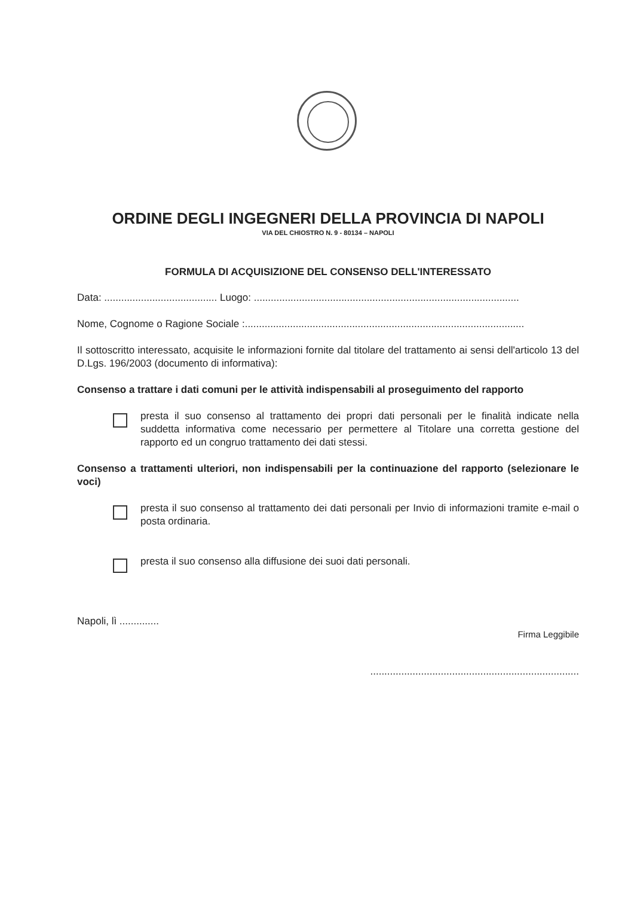ORDINE DEGLI INGEGNERI DELLA PROVINCIA DI NAPOLI
VIA DEL CHIOSTRO N. 9 - 80134 – NAPOLI
FORMULA DI ACQUISIZIONE DEL CONSENSO DELL'INTERESSATO
Data: ........................................ Luogo: ..............................................................................................
Nome, Cognome o Ragione Sociale :...................................................................................................
Il sottoscritto interessato, acquisite le informazioni fornite dal titolare del trattamento ai sensi dell'articolo 13 del D.Lgs. 196/2003 (documento di informativa):
Consenso a trattare i dati comuni per le attività indispensabili al proseguimento del rapporto
presta il suo consenso al trattamento dei propri dati personali per le finalità indicate nella suddetta informativa come necessario per permettere al Titolare una corretta gestione del rapporto ed un congruo trattamento dei dati stessi.
Consenso a trattamenti ulteriori, non indispensabili per la continuazione del rapporto (selezionare le voci)
presta il suo consenso al trattamento dei dati personali per Invio di informazioni tramite e-mail o posta ordinaria.
presta il suo consenso alla diffusione dei suoi dati personali.
Napoli, lì ..............
Firma Leggibile
..........................................................................